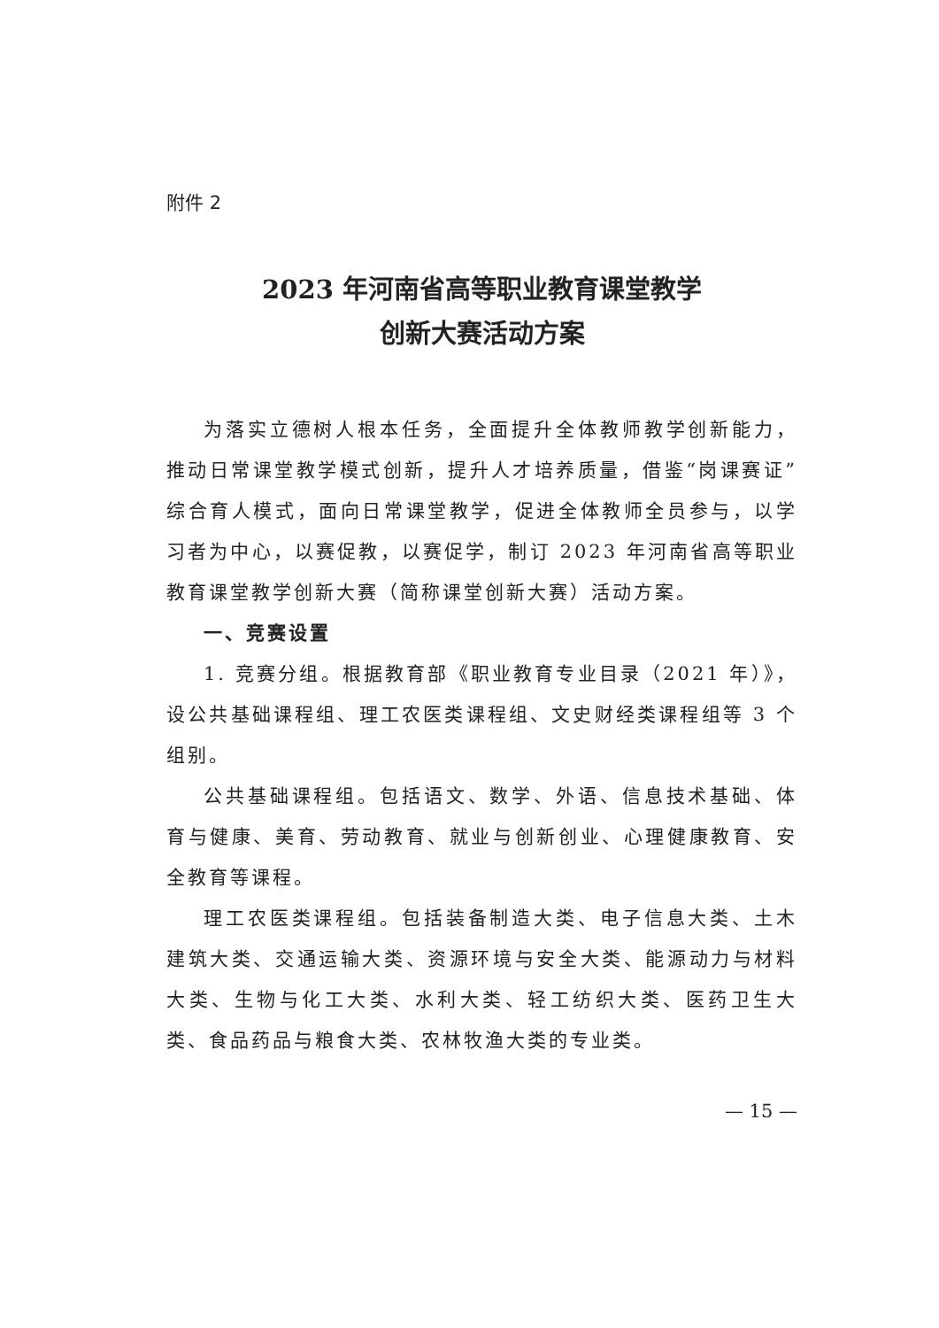附件 2
2023 年河南省高等职业教育课堂教学
创新大赛活动方案
为落实立德树人根本任务，全面提升全体教师教学创新能力，推动日常课堂教学模式创新，提升人才培养质量，借鉴“岗课赛证”综合育人模式，面向日常课堂教学，促进全体教师全员参与，以学习者为中心，以赛促教，以赛促学，制订 2023 年河南省高等职业教育课堂教学创新大赛（简称课堂创新大赛）活动方案。
一、竞赛设置
1. 竞赛分组。根据教育部《职业教育专业目录（2021 年）》，设公共基础课程组、理工农医类课程组、文史财经类课程组等 3 个组别。
公共基础课程组。包括语文、数学、外语、信息技术基础、体育与健康、美育、劳动教育、就业与创新创业、心理健康教育、安全教育等课程。
理工农医类课程组。包括装备制造大类、电子信息大类、土木建筑大类、交通运输大类、资源环境与安全大类、能源动力与材料大类、生物与化工大类、水利大类、轻工纺织大类、医药卫生大类、食品药品与粮食大类、农林牧渔大类的专业类。
— 15 —